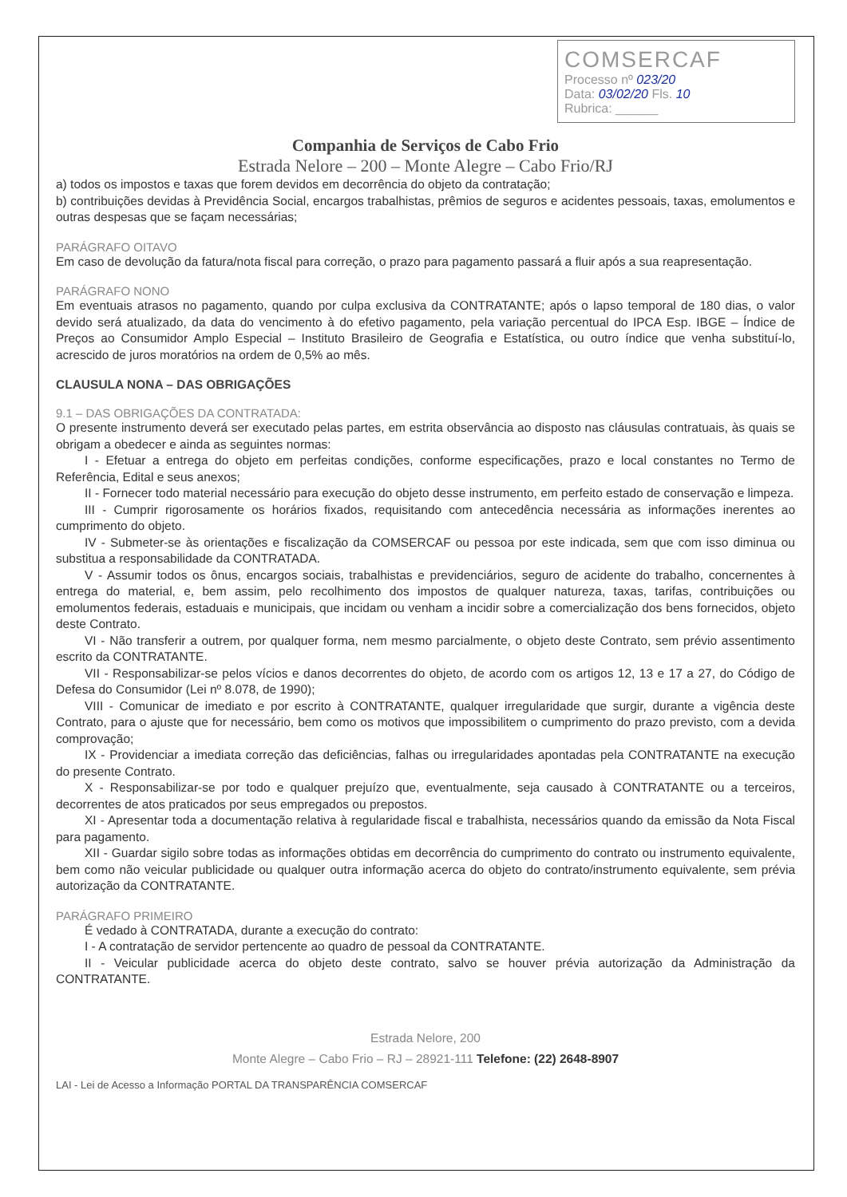COMSERCAF
Processo nº 023/20
Data: 03/02/20 Fls. 10
Rubrica: ______
Companhia de Serviços de Cabo Frio
Estrada Nelore – 200 – Monte Alegre – Cabo Frio/RJ
a) todos os impostos e taxas que forem devidos em decorrência do objeto da contratação;
b) contribuições devidas à Previdência Social, encargos trabalhistas, prêmios de seguros e acidentes pessoais, taxas, emolumentos e outras despesas que se façam necessárias;
PARÁGRAFO OITAVO
Em caso de devolução da fatura/nota fiscal para correção, o prazo para pagamento passará a fluir após a sua reapresentação.
PARÁGRAFO NONO
Em eventuais atrasos no pagamento, quando por culpa exclusiva da CONTRATANTE; após o lapso temporal de 180 dias, o valor devido será atualizado, da data do vencimento à do efetivo pagamento, pela variação percentual do IPCA Esp. IBGE – Índice de Preços ao Consumidor Amplo Especial – Instituto Brasileiro de Geografia e Estatística, ou outro índice que venha substituí-lo, acrescido de juros moratórios na ordem de 0,5% ao mês.
CLAUSULA NONA – DAS OBRIGAÇÕES
9.1 – DAS OBRIGAÇÕES DA CONTRATADA:
O presente instrumento deverá ser executado pelas partes, em estrita observância ao disposto nas cláusulas contratuais, às quais se obrigam a obedecer e ainda as seguintes normas:
I - Efetuar a entrega do objeto em perfeitas condições, conforme especificações, prazo e local constantes no Termo de Referência, Edital e seus anexos;
II - Fornecer todo material necessário para execução do objeto desse instrumento, em perfeito estado de conservação e limpeza.
III - Cumprir rigorosamente os horários fixados, requisitando com antecedência necessária as informações inerentes ao cumprimento do objeto.
IV - Submeter-se às orientações e fiscalização da COMSERCAF ou pessoa por este indicada, sem que com isso diminua ou substitua a responsabilidade da CONTRATADA.
V - Assumir todos os ônus, encargos sociais, trabalhistas e previdenciários, seguro de acidente do trabalho, concernentes à entrega do material, e, bem assim, pelo recolhimento dos impostos de qualquer natureza, taxas, tarifas, contribuições ou emolumentos federais, estaduais e municipais, que incidam ou venham a incidir sobre a comercialização dos bens fornecidos, objeto deste Contrato.
VI - Não transferir a outrem, por qualquer forma, nem mesmo parcialmente, o objeto deste Contrato, sem prévio assentimento escrito da CONTRATANTE.
VII - Responsabilizar-se pelos vícios e danos decorrentes do objeto, de acordo com os artigos 12, 13 e 17 a 27, do Código de Defesa do Consumidor (Lei nº 8.078, de 1990);
VIII - Comunicar de imediato e por escrito à CONTRATANTE, qualquer irregularidade que surgir, durante a vigência deste Contrato, para o ajuste que for necessário, bem como os motivos que impossibilitem o cumprimento do prazo previsto, com a devida comprovação;
IX - Providenciar a imediata correção das deficiências, falhas ou irregularidades apontadas pela CONTRATANTE na execução do presente Contrato.
X - Responsabilizar-se por todo e qualquer prejuízo que, eventualmente, seja causado à CONTRATANTE ou a terceiros, decorrentes de atos praticados por seus empregados ou prepostos.
XI - Apresentar toda a documentação relativa à regularidade fiscal e trabalhista, necessários quando da emissão da Nota Fiscal para pagamento.
XII - Guardar sigilo sobre todas as informações obtidas em decorrência do cumprimento do contrato ou instrumento equivalente, bem como não veicular publicidade ou qualquer outra informação acerca do objeto do contrato/instrumento equivalente, sem prévia autorização da CONTRATANTE.
PARÁGRAFO PRIMEIRO
É vedado à CONTRATADA, durante a execução do contrato:
I - A contratação de servidor pertencente ao quadro de pessoal da CONTRATANTE.
II - Veicular publicidade acerca do objeto deste contrato, salvo se houver prévia autorização da Administração da CONTRATANTE.
Estrada Nelore, 200
Monte Alegre – Cabo Frio – RJ – 28921-111 Telefone: (22) 2648-8907
LAI - Lei de Acesso a Informação PORTAL DA TRANSPARÊNCIA COMSERCAF